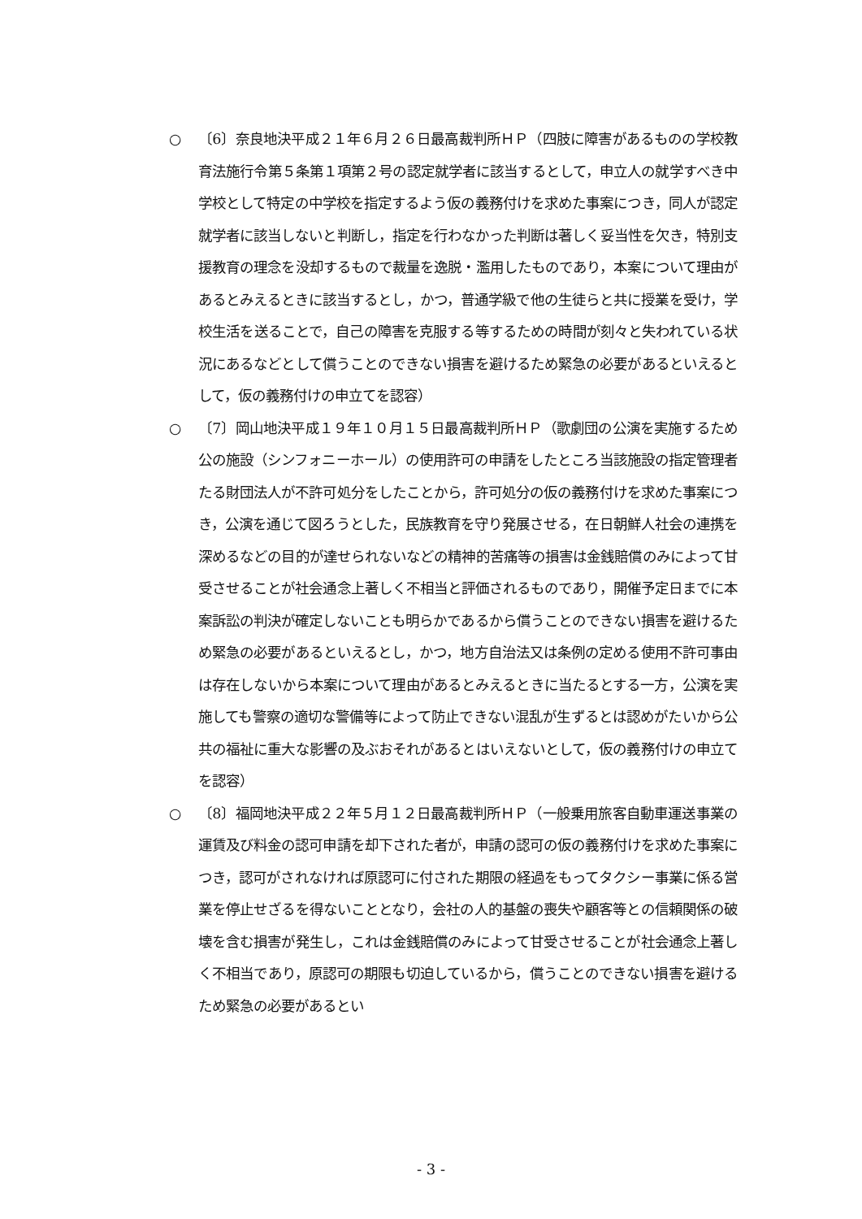○ 〔6〕奈良地決平成２１年６月２６日最高裁判所ＨＰ（四肢に障害があるものの学校教育法施行令第５条第１項第２号の認定就学者に該当するとして，申立人の就学すべき中学校として特定の中学校を指定するよう仮の義務付けを求めた事案につき，同人が認定就学者に該当しないと判断し，指定を行わなかった判断は著しく妥当性を欠き，特別支援教育の理念を没却するもので裁量を逸脱・濫用したものであり，本案について理由があるとみえるときに該当するとし，かつ，普通学級で他の生徒らと共に授業を受け，学校生活を送ることで，自己の障害を克服する等するための時間が刻々と失われている状況にあるなどとして償うことのできない損害を避けるため緊急の必要があるといえるとして，仮の義務付けの申立てを認容）
○ 〔7〕岡山地決平成１９年１０月１５日最高裁判所ＨＰ（歌劇団の公演を実施するため公の施設（シンフォニーホール）の使用許可の申請をしたところ当該施設の指定管理者たる財団法人が不許可処分をしたことから，許可処分の仮の義務付けを求めた事案につき，公演を通じて図ろうとした，民族教育を守り発展させる，在日朝鮮人社会の連携を深めるなどの目的が達せられないなどの精神的苦痛等の損害は金銭賠償のみによって甘受させることが社会通念上著しく不相当と評価されるものであり，開催予定日までに本案訴訟の判決が確定しないことも明らかであるから償うことのできない損害を避けるため緊急の必要があるといえるとし，かつ，地方自治法又は条例の定める使用不許可事由は存在しないから本案について理由があるとみえるときに当たるとする一方，公演を実施しても警察の適切な警備等によって防止できない混乱が生ずるとは認めがたいから公共の福祉に重大な影響の及ぶおそれがあるとはいえないとして，仮の義務付けの申立てを認容）
○ 〔8〕福岡地決平成２２年５月１２日最高裁判所ＨＰ（一般乗用旅客自動車運送事業の運賃及び料金の認可申請を却下された者が，申請の認可の仮の義務付けを求めた事案につき，認可がされなければ原認可に付された期限の経過をもってタクシー事業に係る営業を停止せざるを得ないこととなり，会社の人的基盤の喪失や顧客等との信頼関係の破壊を含む損害が発生し，これは金銭賠償のみによって甘受させることが社会通念上著しく不相当であり，原認可の期限も切迫しているから，償うことのできない損害を避けるため緊急の必要があるとい
- 3 -